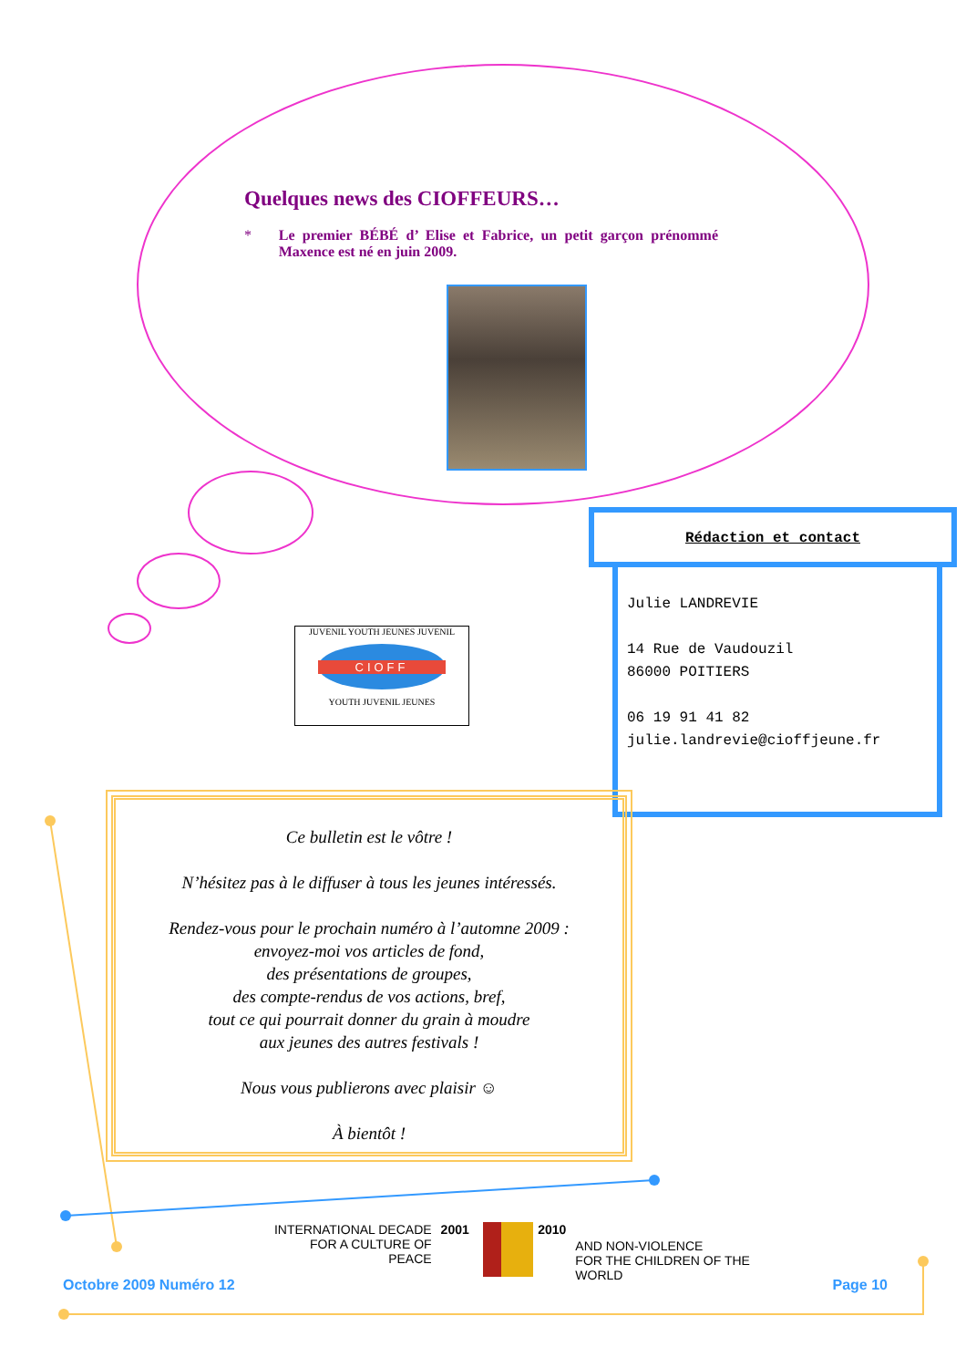Quelques news des CIOFFEURS…
* Le premier BÉBÉ d’ Elise et Fabrice, un petit garçon prénommé Maxence est né en juin 2009.
JUVENIL YOUTH JEUNES JUVENIL
CIOFF
YOUTH JUVENIL JEUNES
Rédaction et contact
Julie LANDREVIE
14 Rue de Vaudouzil
86000 POITIERS
06 19 91 41 82
julie.landrevie@cioffjeune.fr
Ce bulletin est le vôtre !
N’hésitez pas à le diffuser à tous les jeunes intéressés.
Rendez-vous pour le prochain numéro à l’automne 2009 :
envoyez-moi vos articles de fond,
des présentations de groupes,
des compte-rendus de vos actions, bref,
tout ce qui pourrait donner du grain à moudre
aux jeunes des autres festivals !
Nous vous publierons avec plaisir ☺
À bientôt !
INTERNATIONAL DECADE
FOR A CULTURE OF PEACE
2001 2010
AND NON-VIOLENCE
FOR THE CHILDREN OF THE WORLD
Octobre 2009 Numéro 12 Page 10